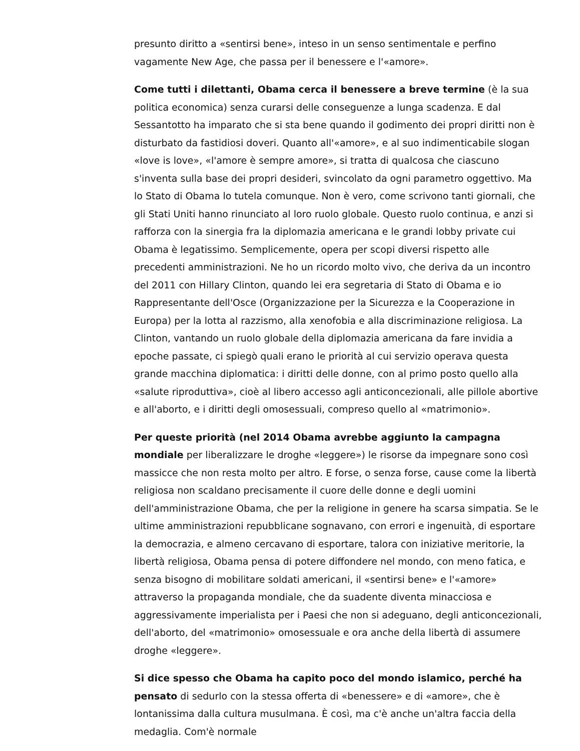presunto diritto a «sentirsi bene», inteso in un senso sentimentale e perfino vagamente New Age, che passa per il benessere e l'«amore».
Come tutti i dilettanti, Obama cerca il benessere a breve termine (è la sua politica economica) senza curarsi delle conseguenze a lunga scadenza. E dal Sessantotto ha imparato che si sta bene quando il godimento dei propri diritti non è disturbato da fastidiosi doveri. Quanto all'«amore», e al suo indimenticabile slogan «love is love», «l'amore è sempre amore», si tratta di qualcosa che ciascuno s'inventa sulla base dei propri desideri, svincolato da ogni parametro oggettivo. Ma lo Stato di Obama lo tutela comunque. Non è vero, come scrivono tanti giornali, che gli Stati Uniti hanno rinunciato al loro ruolo globale. Questo ruolo continua, e anzi si rafforza con la sinergia fra la diplomazia americana e le grandi lobby private cui Obama è legatissimo. Semplicemente, opera per scopi diversi rispetto alle precedenti amministrazioni. Ne ho un ricordo molto vivo, che deriva da un incontro del 2011 con Hillary Clinton, quando lei era segretaria di Stato di Obama e io Rappresentante dell'Osce (Organizzazione per la Sicurezza e la Cooperazione in Europa) per la lotta al razzismo, alla xenofobia e alla discriminazione religiosa. La Clinton, vantando un ruolo globale della diplomazia americana da fare invidia a epoche passate, ci spiegò quali erano le priorità al cui servizio operava questa grande macchina diplomatica: i diritti delle donne, con al primo posto quello alla «salute riproduttiva», cioè al libero accesso agli anticoncezionali, alle pillole abortive e all'aborto, e i diritti degli omosessuali, compreso quello al «matrimonio».
Per queste priorità (nel 2014 Obama avrebbe aggiunto la campagna mondiale per liberalizzare le droghe «leggere») le risorse da impegnare sono così massicce che non resta molto per altro. E forse, o senza forse, cause come la libertà religiosa non scaldano precisamente il cuore delle donne e degli uomini dell'amministrazione Obama, che per la religione in genere ha scarsa simpatia. Se le ultime amministrazioni repubblicane sognavano, con errori e ingenuità, di esportare la democrazia, e almeno cercavano di esportare, talora con iniziative meritorie, la libertà religiosa, Obama pensa di potere diffondere nel mondo, con meno fatica, e senza bisogno di mobilitare soldati americani, il «sentirsi bene» e l'«amore» attraverso la propaganda mondiale, che da suadente diventa minacciosa e aggressivamente imperialista per i Paesi che non si adeguano, degli anticoncezionali, dell'aborto, del «matrimonio» omosessuale e ora anche della libertà di assumere droghe «leggere».
Si dice spesso che Obama ha capito poco del mondo islamico, perché ha pensato di sedurlo con la stessa offerta di «benessere» e di «amore», che è lontanissima dalla cultura musulmana. È così, ma c'è anche un'altra faccia della medaglia. Com'è normale